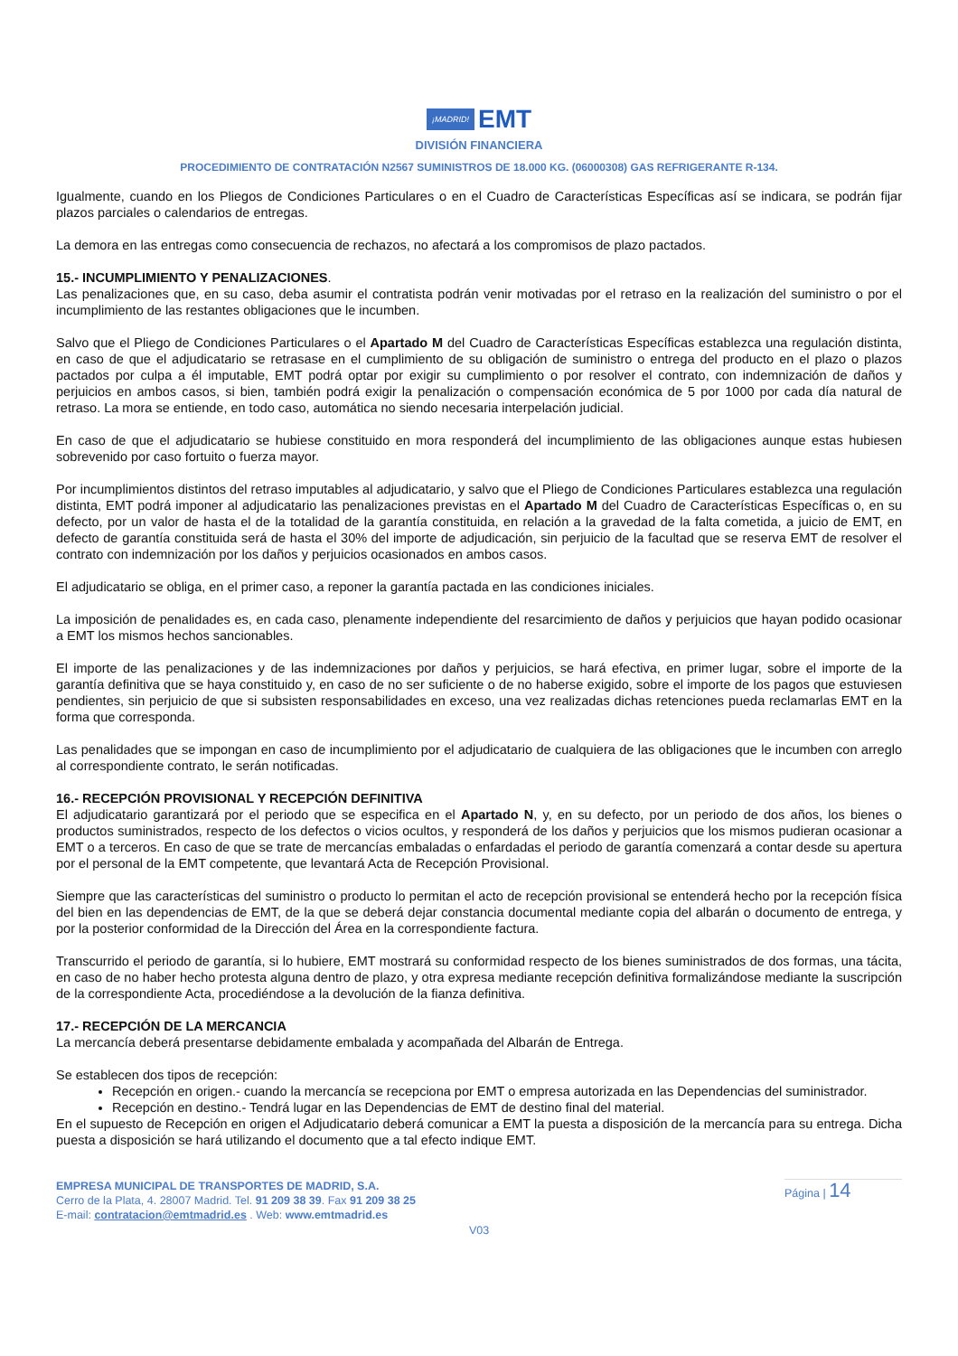¡MADRID! EMT
DIVISIÓN FINANCIERA
PROCEDIMIENTO DE CONTRATACIÓN N2567 SUMINISTROS DE 18.000 KG. (06000308) GAS REFRIGERANTE R-134.
Igualmente, cuando en los Pliegos de Condiciones Particulares o en el Cuadro de Características Específicas así se indicara, se podrán fijar plazos parciales o calendarios de entregas.
La demora en las entregas como consecuencia de rechazos, no afectará a los compromisos de plazo pactados.
15.- INCUMPLIMIENTO Y PENALIZACIONES.
Las penalizaciones que, en su caso, deba asumir el contratista podrán venir motivadas por el retraso en la realización del suministro o por el incumplimiento de las restantes obligaciones que le incumben.
Salvo que el Pliego de Condiciones Particulares o el Apartado M del Cuadro de Características Específicas establezca una regulación distinta, en caso de que el adjudicatario se retrasase en el cumplimiento de su obligación de suministro o entrega del producto en el plazo o plazos pactados por culpa a él imputable, EMT podrá optar por exigir su cumplimiento o por resolver el contrato, con indemnización de daños y perjuicios en ambos casos, si bien, también podrá exigir la penalización o compensación económica de 5 por 1000 por cada día natural de retraso. La mora se entiende, en todo caso, automática no siendo necesaria interpelación judicial.
En caso de que el adjudicatario se hubiese constituido en mora responderá del incumplimiento de las obligaciones aunque estas hubiesen sobrevenido por caso fortuito o fuerza mayor.
Por incumplimientos distintos del retraso imputables al adjudicatario, y salvo que el Pliego de Condiciones Particulares establezca una regulación distinta, EMT podrá imponer al adjudicatario las penalizaciones previstas en el Apartado M del Cuadro de Características Específicas o, en su defecto, por un valor de hasta el de la totalidad de la garantía constituida, en relación a la gravedad de la falta cometida, a juicio de EMT, en defecto de garantía constituida será de hasta el 30% del importe de adjudicación, sin perjuicio de la facultad que se reserva EMT de resolver el contrato con indemnización por los daños y perjuicios ocasionados en ambos casos.
El adjudicatario se obliga, en el primer caso, a reponer la garantía pactada en las condiciones iniciales.
La imposición de penalidades es, en cada caso, plenamente independiente del resarcimiento de daños y perjuicios que hayan podido ocasionar a EMT los mismos hechos sancionables.
El importe de las penalizaciones y de las indemnizaciones por daños y perjuicios, se hará efectiva, en primer lugar, sobre el importe de la garantía definitiva que se haya constituido y, en caso de no ser suficiente o de no haberse exigido, sobre el importe de los pagos que estuviesen pendientes, sin perjuicio de que si subsisten responsabilidades en exceso, una vez realizadas dichas retenciones pueda reclamarlas EMT en la forma que corresponda.
Las penalidades que se impongan en caso de incumplimiento por el adjudicatario de cualquiera de las obligaciones que le incumben con arreglo al correspondiente contrato, le serán notificadas.
16.- RECEPCIÓN PROVISIONAL Y RECEPCIÓN DEFINITIVA
El adjudicatario garantizará por el periodo que se especifica en el Apartado N, y, en su defecto, por un periodo de dos años, los bienes o productos suministrados, respecto de los defectos o vicios ocultos, y responderá de los daños y perjuicios que los mismos pudieran ocasionar a EMT o a terceros. En caso de que se trate de mercancías embaladas o enfardadas el periodo de garantía comenzará a contar desde su apertura por el personal de la EMT competente, que levantará Acta de Recepción Provisional.
Siempre que las características del suministro o producto lo permitan el acto de recepción provisional se entenderá hecho por la recepción física del bien en las dependencias de EMT, de la que se deberá dejar constancia documental mediante copia del albarán o documento de entrega, y por la posterior conformidad de la Dirección del Área en la correspondiente factura.
Transcurrido el periodo de garantía, si lo hubiere, EMT mostrará su conformidad respecto de los bienes suministrados de dos formas, una tácita, en caso de no haber hecho protesta alguna dentro de plazo, y otra expresa mediante recepción definitiva formalizándose mediante la suscripción de la correspondiente Acta, procediéndose a la devolución de la fianza definitiva.
17.- RECEPCIÓN DE LA MERCANCIA
La mercancía deberá presentarse debidamente embalada y acompañada del Albarán de Entrega.
Se establecen dos tipos de recepción:
Recepción en origen.- cuando la mercancía se recepciona por EMT o empresa autorizada en las Dependencias del suministrador.
Recepción en destino.- Tendrá lugar en las Dependencias de EMT de destino final del material.
En el supuesto de Recepción en origen el Adjudicatario deberá comunicar a EMT la puesta a disposición de la mercancía para su entrega. Dicha puesta a disposición se hará utilizando el documento que a tal efecto indique EMT.
EMPRESA MUNICIPAL DE TRANSPORTES DE MADRID, S.A.
Cerro de la Plata, 4. 28007 Madrid. Tel. 91 209 38 39. Fax 91 209 38 25
E-mail: contratacion@emtmadrid.es . Web: www.emtmadrid.es
Página | 14
V03